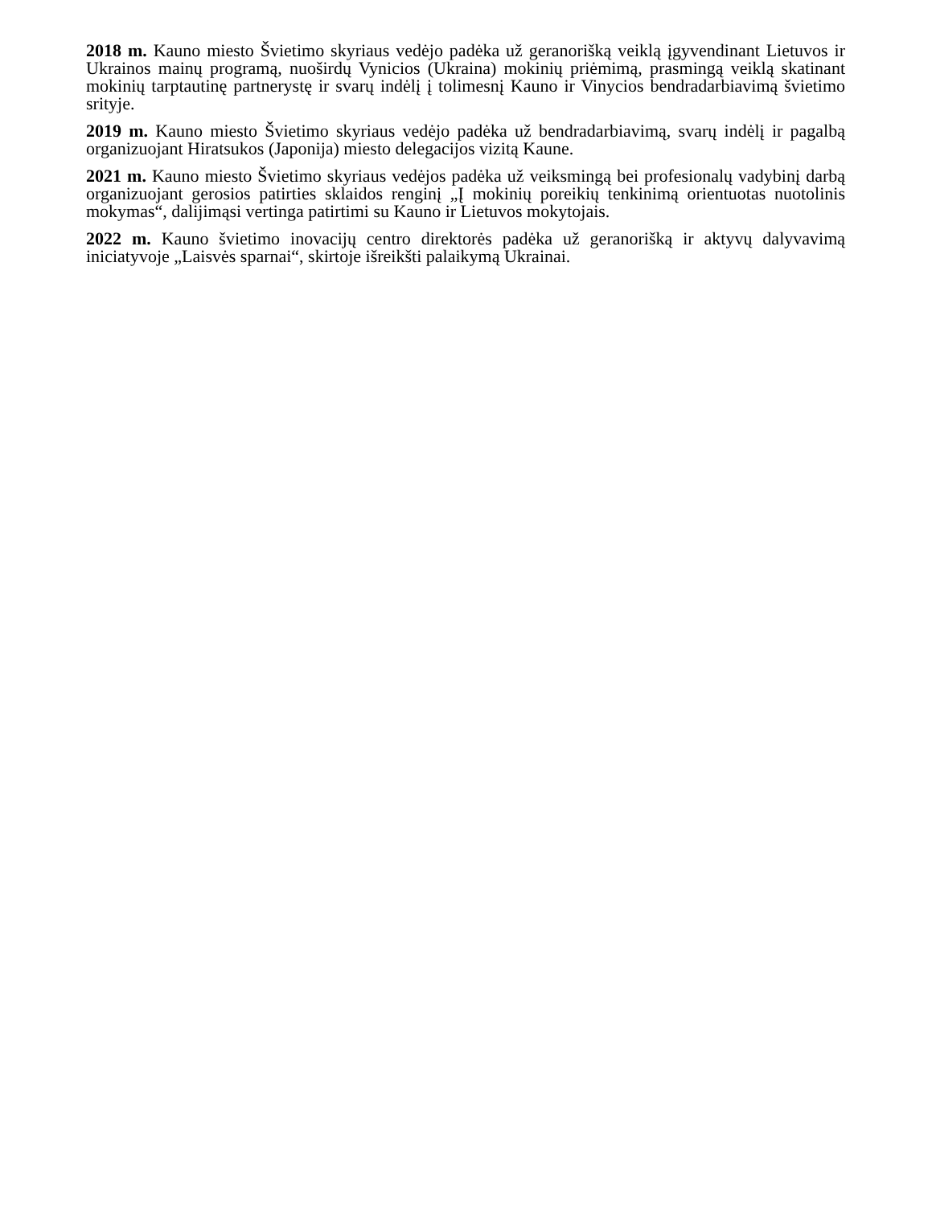2018 m. Kauno miesto Švietimo skyriaus vedėjo padėka už geranorišką veiklą įgyvendinant Lietuvos ir Ukrainos mainų programą, nuoširdų Vynicios (Ukraina) mokinių priėmimą, prasmingą veiklą skatinant mokinių tarptautinę partnerystę ir svarų indėlį į tolimesnį Kauno ir Vinycios bendradarbiavimą švietimo srityje.
2019 m. Kauno miesto Švietimo skyriaus vedėjo padėka už bendradarbiavimą, svarų indėlį ir pagalbą organizuojant Hiratsukos (Japonija) miesto delegacijos vizitą Kaune.
2021 m. Kauno miesto Švietimo skyriaus vedėjos padėka už veiksmingą bei profesionalų vadybinį darbą organizuojant gerosios patirties sklaidos renginį „Į mokinių poreikių tenkinimą orientuotas nuotolinis mokymas“, dalijimąsi vertinga patirtimi su Kauno ir Lietuvos mokytojais.
2022 m. Kauno švietimo inovacijų centro direktorės padėka už geranorišką ir aktyvų dalyvavimą iniciatyvoje „Laisvės sparnai“, skirtoje išreikšti palaikymą Ukrainai.